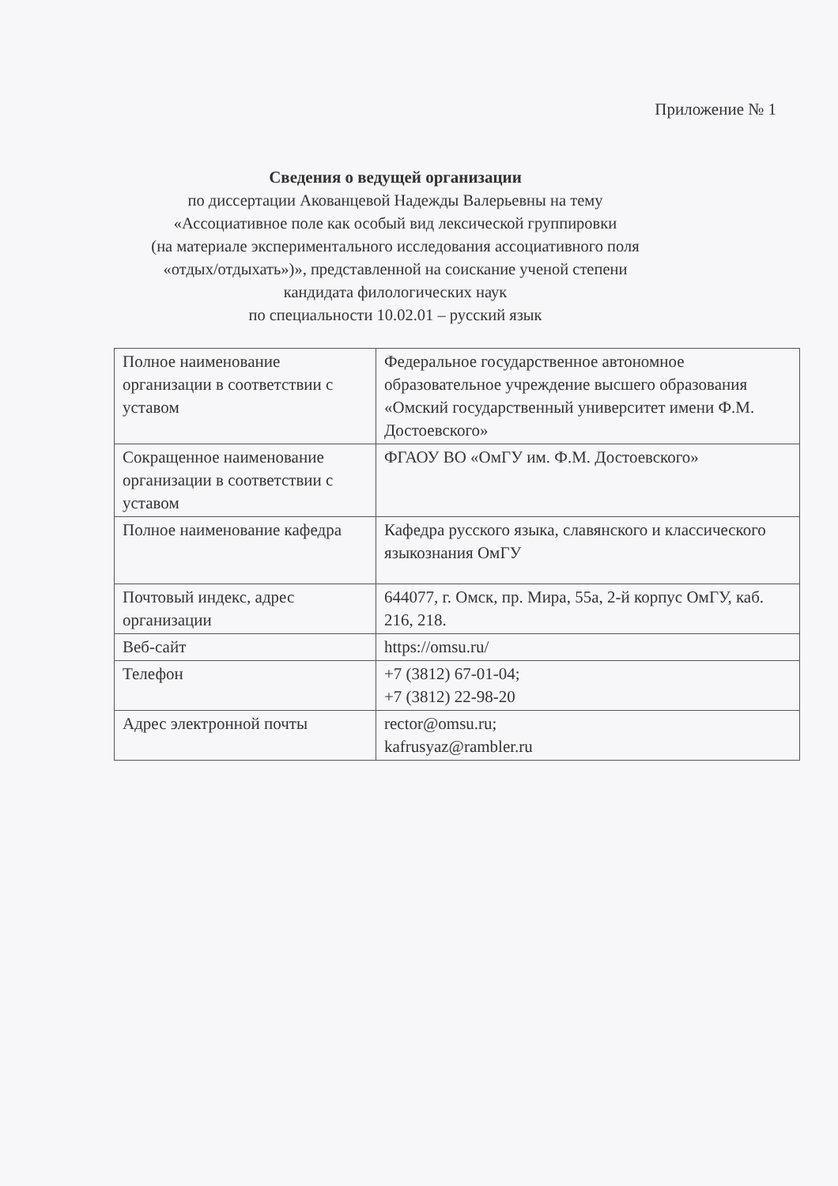Приложение № 1
Сведения о ведущей организации
по диссертации Акованцевой Надежды Валерьевны на тему
«Ассоциативное поле как особый вид лексической группировки
(на материале экспериментального исследования ассоциативного поля
«отдых/отдыхать»)», представленной на соискание ученой степени
кандидата филологических наук
по специальности 10.02.01 – русский язык
| Полное наименование организации в соответствии с уставом | Федеральное государственное автономное образовательное учреждение высшего образования «Омский государственный университет имени Ф.М. Достоевского» |
| Сокращенное наименование организации в соответствии с уставом | ФГАОУ ВО «ОмГУ им. Ф.М. Достоевского» |
| Полное наименование кафедра | Кафедра русского языка, славянского и классического языкознания ОмГУ |
| Почтовый индекс, адрес организации | 644077, г. Омск, пр. Мира, 55а, 2-й корпус ОмГУ, каб. 216, 218. |
| Веб-сайт | https://omsu.ru/ |
| Телефон | +7 (3812) 67-01-04; +7 (3812) 22-98-20 |
| Адрес электронной почты | rector@omsu.ru; kafrusyaz@rambler.ru |